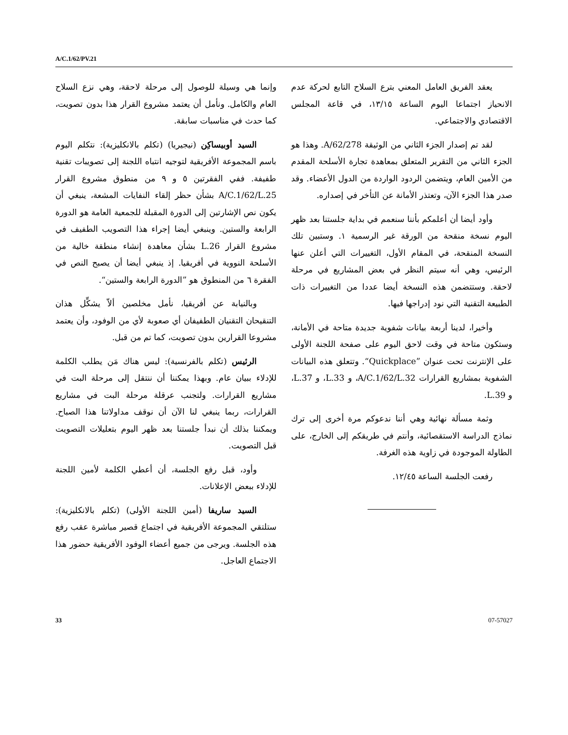A/C.1/62/PV.21
وإنما هي وسيلة للوصول إلى مرحلة لاحقة، وهي نزع السلاح العام والكامل. ونأمل أن يعتمد مشروع القرار هذا بدون تصويت، كما حدث في مناسبات سابقة.
السيد أوبيساكِن (نيجيريا) (تكلم بالانكليزية): نتكلم اليوم باسم المجموعة الأفريقية لتوجيه انتباه اللجنة إلى تصويبات تقنية طفيفة. ففي الفقرتين ٥ و ٩ من منطوق مشروع القرار A/C.1/62/L.25 بشأن حظر إلقاء النفايات المشعة، ينبغي أن يكون نص الإشارتين إلى الدورة المقبلة للجمعية العامة هو الدورة الرابعة والستين. وينبغي أيضا إجراء هذا التصويب الطفيف في مشروع القرار L.26 بشأن معاهدة إنشاء منطقة خالية من الأسلحة النووية في أفريقيا. إذ ينبغي أيضا أن يصبح النص في الفقرة ٦ من المنطوق هو ”الدورة الرابعة والستين“.
وبالنيابة عن أفريقيا، نأمل مخلصين ألاّ يشكِّل هذان التنقيحان التقنيان الطفيفان أي صعوبة لأي من الوفود، وأن يعتمد مشروعا القرارين بدون تصويت، كما تم من قبل.
الرئيس (تكلم بالفرنسية): ليس هناك مَن يطلب الكلمة للإدلاء ببيان عام. وبهذا يمكننا أن ننتقل إلى مرحلة البت في مشاريع القرارات. ولتجنب عرقلة مرحلة البت في مشاريع القرارات، ربما ينبغي لنا الآن أن نوقف مداولاتنا هذا الصباح. ويمكننا بذلك أن نبدأ جلستنا بعد ظهر اليوم بتعليلات التصويت قبل التصويت.
وأود، قبل رفع الجلسة، أن أعطي الكلمة لأمين اللجنة للإدلاء ببعض الإعلانات.
السيد ساريفا (أمين اللجنة الأولى) (تكلم بالانكليزية): ستلتقي المجموعة الأفريقية في اجتماع قصير مباشرة عقب رفع هذه الجلسة. ويرجى من جميع أعضاء الوفود الأفريقية حضور هذا الاجتماع العاجل.
يعقد الفريق العامل المعني بترع السلاح التابع لحركة عدم الانحياز اجتماعا اليوم الساعة ١٣/١٥، في قاعة المجلس الاقتصادي والاجتماعي.
لقد تم إصدار الجزء الثاني من الوثيقة A/62/278. وهذا هو الجزء الثاني من التقرير المتعلق بمعاهدة تجارة الأسلحة المقدم من الأمين العام، ويتضمن الردود الواردة من الدول الأعضاء. وقد صدر هذا الجزء الآن، وتعتذر الأمانة عن التأخر في إصداره.
وأود أيضا أن أعلمكم بأننا سنعمم في بداية جلستنا بعد ظهر اليوم نسخة منقحة من الورقة غير الرسمية ١. وستبين تلك النسخة المنقحة، في المقام الأول، التغييرات التي أعلن عنها الرئيس، وهي أنه سيتم النظر في بعض المشاريع في مرحلة لاحقة. وستتضمن هذه النسخة أيضا عددا من التغييرات ذات الطبيعة التقنية التي نود إدراجها فيها.
وأخيرا، لدينا أربعة بيانات شفوية جديدة متاحة في الأمانة، وستكون متاحة في وقت لاحق اليوم على صفحة اللجنة الأولى على الإنترنت تحت عنوان ”Quickplace“. وتتعلق هذه البيانات الشفوية بمشاريع القرارات A/C.1/62/L.32، و L.33، و L.37، و L.39.
وثمة مسألة نهائية وهي أننا ندعوكم مرة أخرى إلى ترك نماذج الدراسة الاستقصائية، وأنتم في طريقكم إلى الخارج، على الطاولة الموجودة في زاوية هذه الغرفة.
رفعت الجلسة الساعة ١٢/٤٥.
33 07-57027